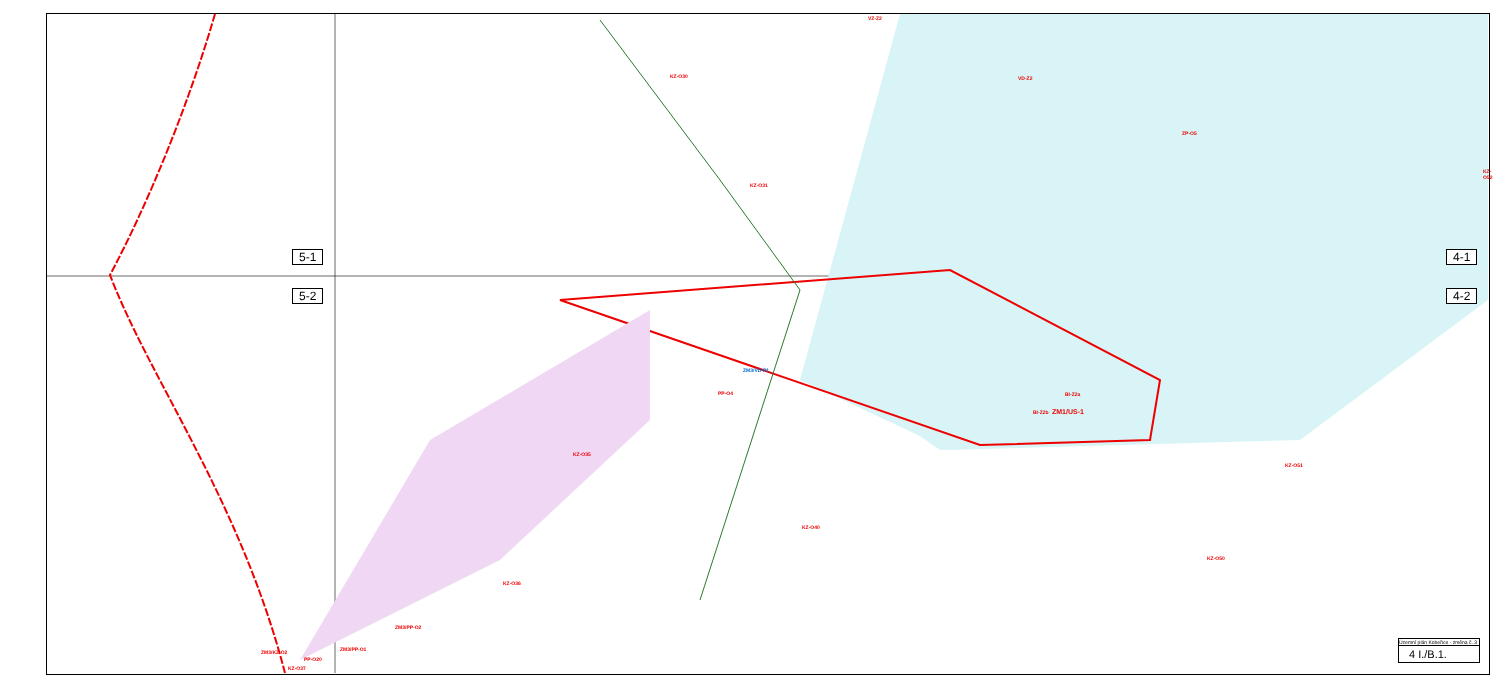5-1
5-2
4-1
4-2
ZM1/US-1
BI-Z2a
BI-Z2b
KZ-O30
KZ-O31
ZM3/VD-P1
PP-O4
KZ-O35
KZ-O36
ZM3/PP-O2
ZM3/PP-O1
ZM3/KZ-O2
PP-O20
KZ-O37
KZ-O40
KZ-O50
KZ-O51
KZ-O52
VZ-Z2
VD-Z2
ZP-O5
Územní plán Kobeřice - změna č. 3
4 I./B.1.